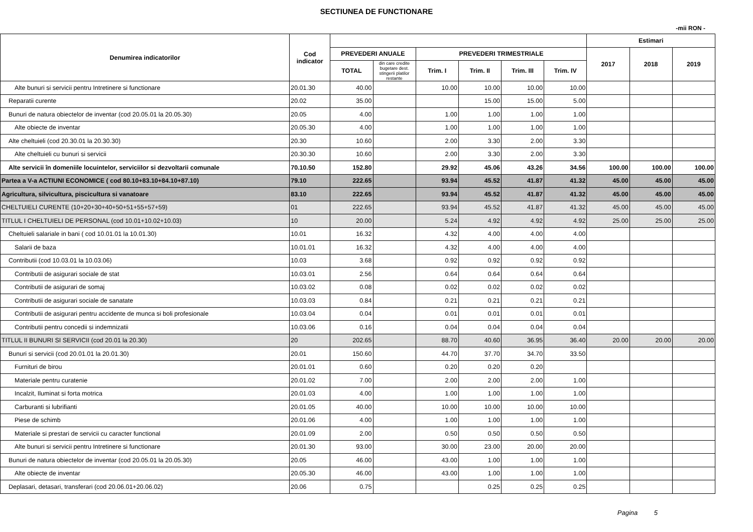SECTIUNEA DE FUNCTIONARE
-mii RON -
| Denumirea indicatorilor | Cod indicator | | | | | | | Estimari | | |
| --- | --- | --- | --- | --- | --- | --- | --- | --- | --- | --- |
| | | PREVEDERI ANUALE | | PREVEDERI TRIMESTRIALE | | | | 2017 | 2018 | 2019 |
| | | TOTAL | din care credite bugetare dest. stingerii platilor restante | Trim. I | Trim. II | Trim. III | Trim. IV | | | |
| Alte bunuri si servicii pentru Intretinere si functionare | 20.01.30 | 40.00 | | 10.00 | 10.00 | 10.00 | 10.00 | | | |
| Reparatii curente | 20.02 | 35.00 | | | 15.00 | 15.00 | 5.00 | | | |
| Bunuri de natura obiectelor de inventar (cod 20.05.01 la 20.05.30) | 20.05 | 4.00 | | 1.00 | 1.00 | 1.00 | 1.00 | | | |
| Alte obiecte de inventar | 20.05.30 | 4.00 | | 1.00 | 1.00 | 1.00 | 1.00 | | | |
| Alte cheltuieli (cod 20.30.01 la 20.30.30) | 20.30 | 10.60 | | 2.00 | 3.30 | 2.00 | 3.30 | | | |
| Alte cheltuieli cu bunuri si servicii | 20.30.30 | 10.60 | | 2.00 | 3.30 | 2.00 | 3.30 | | | |
| Alte servicii în domeniile locuintelor, serviciilor si dezvoltarii comunale | 70.10.50 | 152.80 | | 29.92 | 45.06 | 43.26 | 34.56 | 100.00 | 100.00 | 100.00 |
| Partea a V-a ACTIUNI ECONOMICE ( cod 80.10+83.10+84.10+87.10) | 79.10 | 222.65 | | 93.94 | 45.52 | 41.87 | 41.32 | 45.00 | 45.00 | 45.00 |
| Agricultura, silvicultura, piscicultura si vanatoare | 83.10 | 222.65 | | 93.94 | 45.52 | 41.87 | 41.32 | 45.00 | 45.00 | 45.00 |
| CHELTUIELI CURENTE (10+20+30+40+50+51+55+57+59) | 01 | 222.65 | | 93.94 | 45.52 | 41.87 | 41.32 | 45.00 | 45.00 | 45.00 |
| TITLUL I CHELTUIELI DE PERSONAL (cod 10.01+10.02+10.03) | 10 | 20.00 | | 5.24 | 4.92 | 4.92 | 4.92 | 25.00 | 25.00 | 25.00 |
| Cheltuieli salariale in bani ( cod 10.01.01 la 10.01.30) | 10.01 | 16.32 | | 4.32 | 4.00 | 4.00 | 4.00 | | | |
| Salarii de baza | 10.01.01 | 16.32 | | 4.32 | 4.00 | 4.00 | 4.00 | | | |
| Contributii (cod 10.03.01 la 10.03.06) | 10.03 | 3.68 | | 0.92 | 0.92 | 0.92 | 0.92 | | | |
| Contributii de asigurari sociale de stat | 10.03.01 | 2.56 | | 0.64 | 0.64 | 0.64 | 0.64 | | | |
| Contributii de asigurari de somaj | 10.03.02 | 0.08 | | 0.02 | 0.02 | 0.02 | 0.02 | | | |
| Contributii de asigurari sociale de sanatate | 10.03.03 | 0.84 | | 0.21 | 0.21 | 0.21 | 0.21 | | | |
| Contributii de asigurari pentru accidente de munca si boli profesionale | 10.03.04 | 0.04 | | 0.01 | 0.01 | 0.01 | 0.01 | | | |
| Contributii pentru concedii si indemnizatii | 10.03.06 | 0.16 | | 0.04 | 0.04 | 0.04 | 0.04 | | | |
| TITLUL II BUNURI SI SERVICII (cod 20.01 la 20.30) | 20 | 202.65 | | 88.70 | 40.60 | 36.95 | 36.40 | 20.00 | 20.00 | 20.00 |
| Bunuri si servicii (cod 20.01.01 la 20.01.30) | 20.01 | 150.60 | | 44.70 | 37.70 | 34.70 | 33.50 | | | |
| Furnituri de birou | 20.01.01 | 0.60 | | 0.20 | 0.20 | 0.20 | | | | |
| Materiale pentru curatenie | 20.01.02 | 7.00 | | 2.00 | 2.00 | 2.00 | 1.00 | | | |
| Incalzit, Iluminat si forta motrica | 20.01.03 | 4.00 | | 1.00 | 1.00 | 1.00 | 1.00 | | | |
| Carburanti si lubrifianti | 20.01.05 | 40.00 | | 10.00 | 10.00 | 10.00 | 10.00 | | | |
| Piese de schimb | 20.01.06 | 4.00 | | 1.00 | 1.00 | 1.00 | 1.00 | | | |
| Materiale si prestari de servicii cu caracter functional | 20.01.09 | 2.00 | | 0.50 | 0.50 | 0.50 | 0.50 | | | |
| Alte bunuri si servicii pentru Intretinere si functionare | 20.01.30 | 93.00 | | 30.00 | 23.00 | 20.00 | 20.00 | | | |
| Bunuri de natura obiectelor de inventar (cod 20.05.01 la 20.05.30) | 20.05 | 46.00 | | 43.00 | 1.00 | 1.00 | 1.00 | | | |
| Alte obiecte de inventar | 20.05.30 | 46.00 | | 43.00 | 1.00 | 1.00 | 1.00 | | | |
| Deplasari, detasari, transferari (cod 20.06.01+20.06.02) | 20.06 | 0.75 | | | 0.25 | 0.25 | 0.25 | | | |
Pagina 5